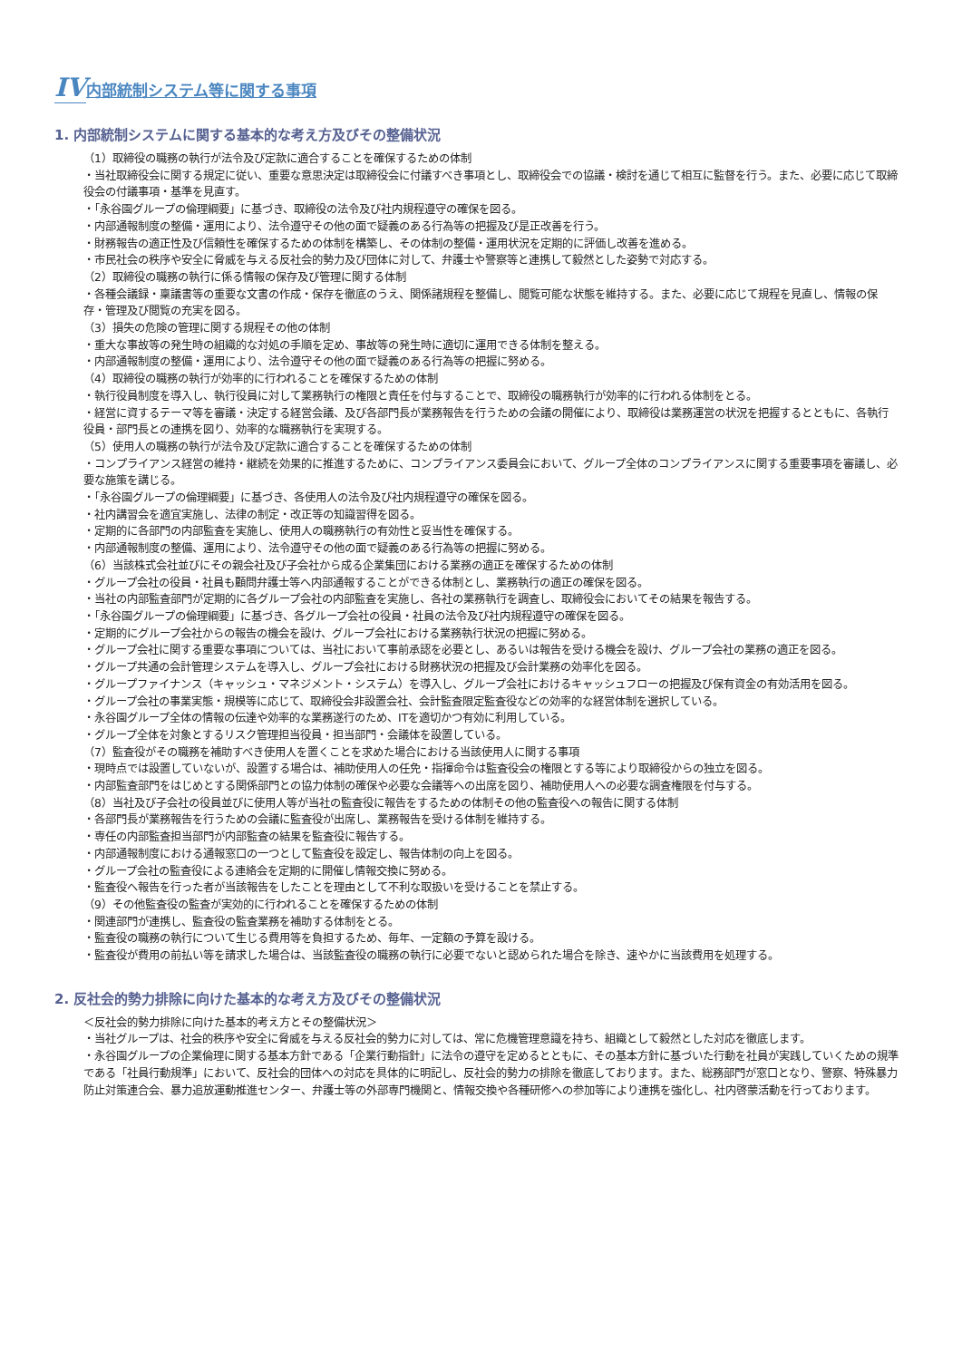IV 内部統制システム等に関する事項
1. 内部統制システムに関する基本的な考え方及びその整備状況
（1）取締役の職務の執行が法令及び定款に適合することを確保するための体制
・当社取締役会に関する規定に従い、重要な意思決定は取締役会に付議すべき事項とし、取締役会での協議・検討を通じて相互に監督を行う。また、必要に応じて取締役会の付議事項・基準を見直す。
・「永谷園グループの倫理綱要」に基づき、取締役の法令及び社内規程遵守の確保を図る。
・内部通報制度の整備・運用により、法令遵守その他の面で疑義のある行為等の把握及び是正改善を行う。
・財務報告の適正性及び信頼性を確保するための体制を構築し、その体制の整備・運用状況を定期的に評価し改善を進める。
・市民社会の秩序や安全に脅威を与える反社会的勢力及び団体に対して、弁護士や警察等と連携して毅然とした姿勢で対応する。
（2）取締役の職務の執行に係る情報の保存及び管理に関する体制
・各種会議録・稟議書等の重要な文書の作成・保存を徹底のうえ、関係諸規程を整備し、閲覧可能な状態を維持する。また、必要に応じて規程を見直し、情報の保存・管理及び閲覧の充実を図る。
（3）損失の危険の管理に関する規程その他の体制
・重大な事故等の発生時の組織的な対処の手順を定め、事故等の発生時に適切に運用できる体制を整える。
・内部通報制度の整備・運用により、法令遵守その他の面で疑義のある行為等の把握に努める。
（4）取締役の職務の執行が効率的に行われることを確保するための体制
・執行役員制度を導入し、執行役員に対して業務執行の権限と責任を付与することで、取締役の職務執行が効率的に行われる体制をとる。
・経営に資するテーマ等を審議・決定する経営会議、及び各部門長が業務報告を行うための会議の開催により、取締役は業務運営の状況を把握するとともに、各執行役員・部門長との連携を図り、効率的な職務執行を実現する。
（5）使用人の職務の執行が法令及び定款に適合することを確保するための体制
・コンプライアンス経営の維持・継続を効果的に推進するために、コンプライアンス委員会において、グループ全体のコンプライアンスに関する重要事項を審議し、必要な施策を講じる。
・「永谷園グループの倫理綱要」に基づき、各使用人の法令及び社内規程遵守の確保を図る。
・社内講習会を適宜実施し、法律の制定・改正等の知識習得を図る。
・定期的に各部門の内部監査を実施し、使用人の職務執行の有効性と妥当性を確保する。
・内部通報制度の整備、運用により、法令遵守その他の面で疑義のある行為等の把握に努める。
（6）当該株式会社並びにその親会社及び子会社から成る企業集団における業務の適正を確保するための体制
・グループ会社の役員・社員も顧問弁護士等へ内部通報することができる体制とし、業務執行の適正の確保を図る。
・当社の内部監査部門が定期的に各グループ会社の内部監査を実施し、各社の業務執行を調査し、取締役会においてその結果を報告する。
・「永谷園グループの倫理綱要」に基づき、各グループ会社の役員・社員の法令及び社内規程遵守の確保を図る。
・定期的にグループ会社からの報告の機会を設け、グループ会社における業務執行状況の把握に努める。
・グループ会社に関する重要な事項については、当社において事前承認を必要とし、あるいは報告を受ける機会を設け、グループ会社の業務の適正を図る。
・グループ共通の会計管理システムを導入し、グループ会社における財務状況の把握及び会計業務の効率化を図る。
・グループファイナンス（キャッシュ・マネジメント・システム）を導入し、グループ会社におけるキャッシュフローの把握及び保有資金の有効活用を図る。
・グループ会社の事業実態・規模等に応じて、取締役会非設置会社、会計監査限定監査役などの効率的な経営体制を選択している。
・永谷園グループ全体の情報の伝達や効率的な業務遂行のため、ITを適切かつ有効に利用している。
・グループ全体を対象とするリスク管理担当役員・担当部門・会議体を設置している。
（7）監査役がその職務を補助すべき使用人を置くことを求めた場合における当該使用人に関する事項
・現時点では設置していないが、設置する場合は、補助使用人の任免・指揮命令は監査役会の権限とする等により取締役からの独立を図る。
・内部監査部門をはじめとする関係部門との協力体制の確保や必要な会議等への出席を図り、補助使用人への必要な調査権限を付与する。
（8）当社及び子会社の役員並びに使用人等が当社の監査役に報告をするための体制その他の監査役への報告に関する体制
・各部門長が業務報告を行うための会議に監査役が出席し、業務報告を受ける体制を維持する。
・専任の内部監査担当部門が内部監査の結果を監査役に報告する。
・内部通報制度における通報窓口の一つとして監査役を設定し、報告体制の向上を図る。
・グループ会社の監査役による連絡会を定期的に開催し情報交換に努める。
・監査役へ報告を行った者が当該報告をしたことを理由として不利な取扱いを受けることを禁止する。
（9）その他監査役の監査が実効的に行われることを確保するための体制
・関連部門が連携し、監査役の監査業務を補助する体制をとる。
・監査役の職務の執行について生じる費用等を負担するため、毎年、一定額の予算を設ける。
・監査役が費用の前払い等を請求した場合は、当該監査役の職務の執行に必要でないと認められた場合を除き、速やかに当該費用を処理する。
2. 反社会的勢力排除に向けた基本的な考え方及びその整備状況
＜反社会的勢力排除に向けた基本的考え方とその整備状況＞
・当社グループは、社会的秩序や安全に脅威を与える反社会的勢力に対しては、常に危機管理意識を持ち、組織として毅然とした対応を徹底します。
・永谷園グループの企業倫理に関する基本方針である「企業行動指針」に法令の遵守を定めるとともに、その基本方針に基づいた行動を社員が実践していくための規準である「社員行動規準」において、反社会的団体への対応を具体的に明記し、反社会的勢力の排除を徹底しております。また、総務部門が窓口となり、警察、特殊暴力防止対策連合会、暴力追放運動推進センター、弁護士等の外部専門機関と、情報交換や各種研修への参加等により連携を強化し、社内啓蒙活動を行っております。